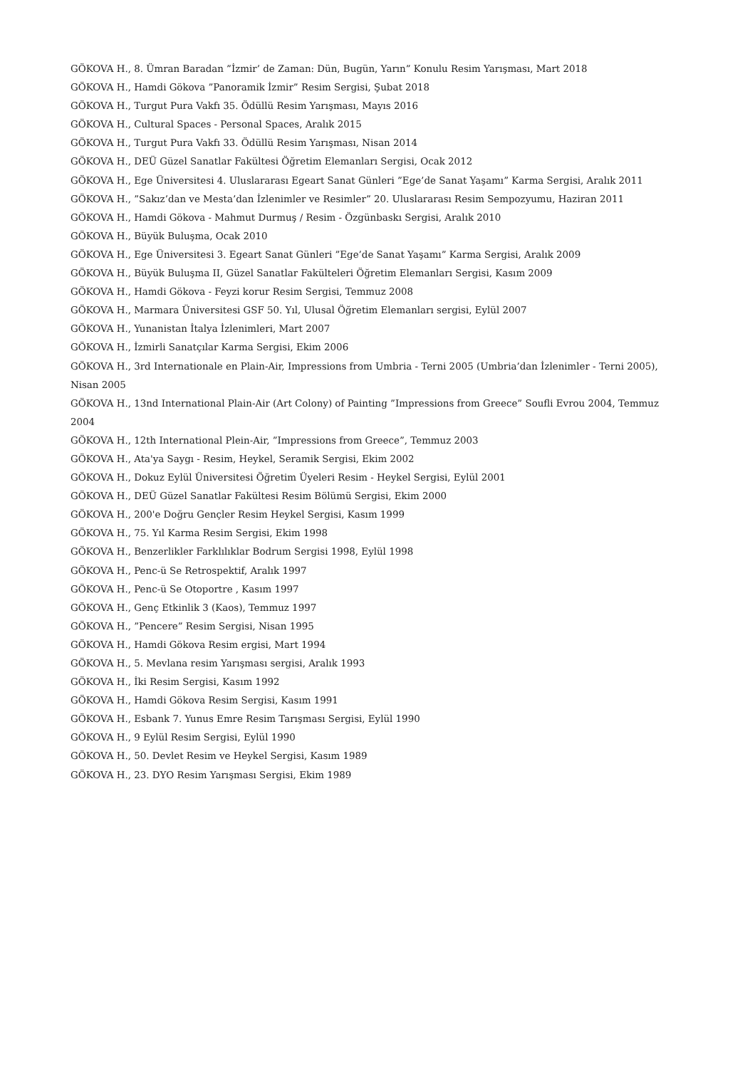GÖKOVA H., 8. Ümran Baradan ”İzmir’ de Zaman: Dün, Bugün, Yarın” Konulu Resim Yarışması, Mart 2018
GÖKOVA H., Hamdi Gökova ”Panoramik İzmir” Resim Sergisi, Şubat 2018
GÖKOVA H., Turgut Pura Vakfı 35. Ödüllü Resim Yarışması, Mayıs 2016
GÖKOVA H., Cultural Spaces - Personal Spaces, Aralık 2015
GÖKOVA H., Turgut Pura Vakfı 33. Ödüllü Resim Yarışması, Nisan 2014
GÖKOVA H., DEÜ Güzel Sanatlar Fakültesi Öğretim Elemanları Sergisi, Ocak 2012
GÖKOVA H., Ege Üniversitesi 4. Uluslararası Egeart Sanat Günleri ”Ege’de Sanat Yaşamı” Karma Sergisi, Aralık 2011
GÖKOVA H., ”Sakız’dan ve Mesta’dan İzlenimler ve Resimler” 20. Uluslararası Resim Sempozyumu, Haziran 2011
GÖKOVA H., Hamdi Gökova - Mahmut Durmuş / Resim - Özgünbaskı Sergisi, Aralık 2010
GÖKOVA H., Büyük Buluşma, Ocak 2010
GÖKOVA H., Ege Üniversitesi 3. Egeart Sanat Günleri ”Ege’de Sanat Yaşamı” Karma Sergisi, Aralık 2009
GÖKOVA H., Büyük Buluşma II, Güzel Sanatlar Fakülteleri Öğretim Elemanları Sergisi, Kasım 2009
GÖKOVA H., Hamdi Gökova - Feyzi korur Resim Sergisi, Temmuz 2008
GÖKOVA H., Marmara Üniversitesi GSF 50. Yıl, Ulusal Öğretim Elemanları sergisi, Eylül 2007
GÖKOVA H., Yunanistan İtalya İzlenimleri, Mart 2007
GÖKOVA H., İzmirli Sanatçılar Karma Sergisi, Ekim 2006
GÖKOVA H., 3rd Internationale en Plain-Air, Impressions from Umbria - Terni 2005 (Umbria’dan İzlenimler - Terni 2005), Nisan 2005
GÖKOVA H., 13nd International Plain-Air (Art Colony) of Painting ”Impressions from Greece” Soufli Evrou 2004, Temmuz 2004
GÖKOVA H., 12th International Plein-Air, ”Impressions from Greece”, Temmuz 2003
GÖKOVA H., Ata'ya Saygı - Resim, Heykel, Seramik Sergisi, Ekim 2002
GÖKOVA H., Dokuz Eylül Üniversitesi Öğretim Üyeleri Resim - Heykel Sergisi, Eylül 2001
GÖKOVA H., DEÜ Güzel Sanatlar Fakültesi Resim Bölümü Sergisi, Ekim 2000
GÖKOVA H., 200'e Doğru Gençler Resim Heykel Sergisi, Kasım 1999
GÖKOVA H., 75. Yıl Karma Resim Sergisi, Ekim 1998
GÖKOVA H., Benzerlikler Farklılıklar Bodrum Sergisi 1998, Eylül 1998
GÖKOVA H., Penc-ü Se Retrospektif, Aralık 1997
GÖKOVA H., Penc-ü Se Otoportre , Kasım 1997
GÖKOVA H., Genç Etkinlik 3 (Kaos), Temmuz 1997
GÖKOVA H., ”Pencere” Resim Sergisi, Nisan 1995
GÖKOVA H., Hamdi Gökova Resim ergisi, Mart 1994
GÖKOVA H., 5. Mevlana resim Yarışması sergisi, Aralık 1993
GÖKOVA H., İki Resim Sergisi, Kasım 1992
GÖKOVA H., Hamdi Gökova Resim Sergisi, Kasım 1991
GÖKOVA H., Esbank 7. Yunus Emre Resim Tarışması Sergisi, Eylül 1990
GÖKOVA H., 9 Eylül Resim Sergisi, Eylül 1990
GÖKOVA H., 50. Devlet Resim ve Heykel Sergisi, Kasım 1989
GÖKOVA H., 23. DYO Resim Yarışması Sergisi, Ekim 1989